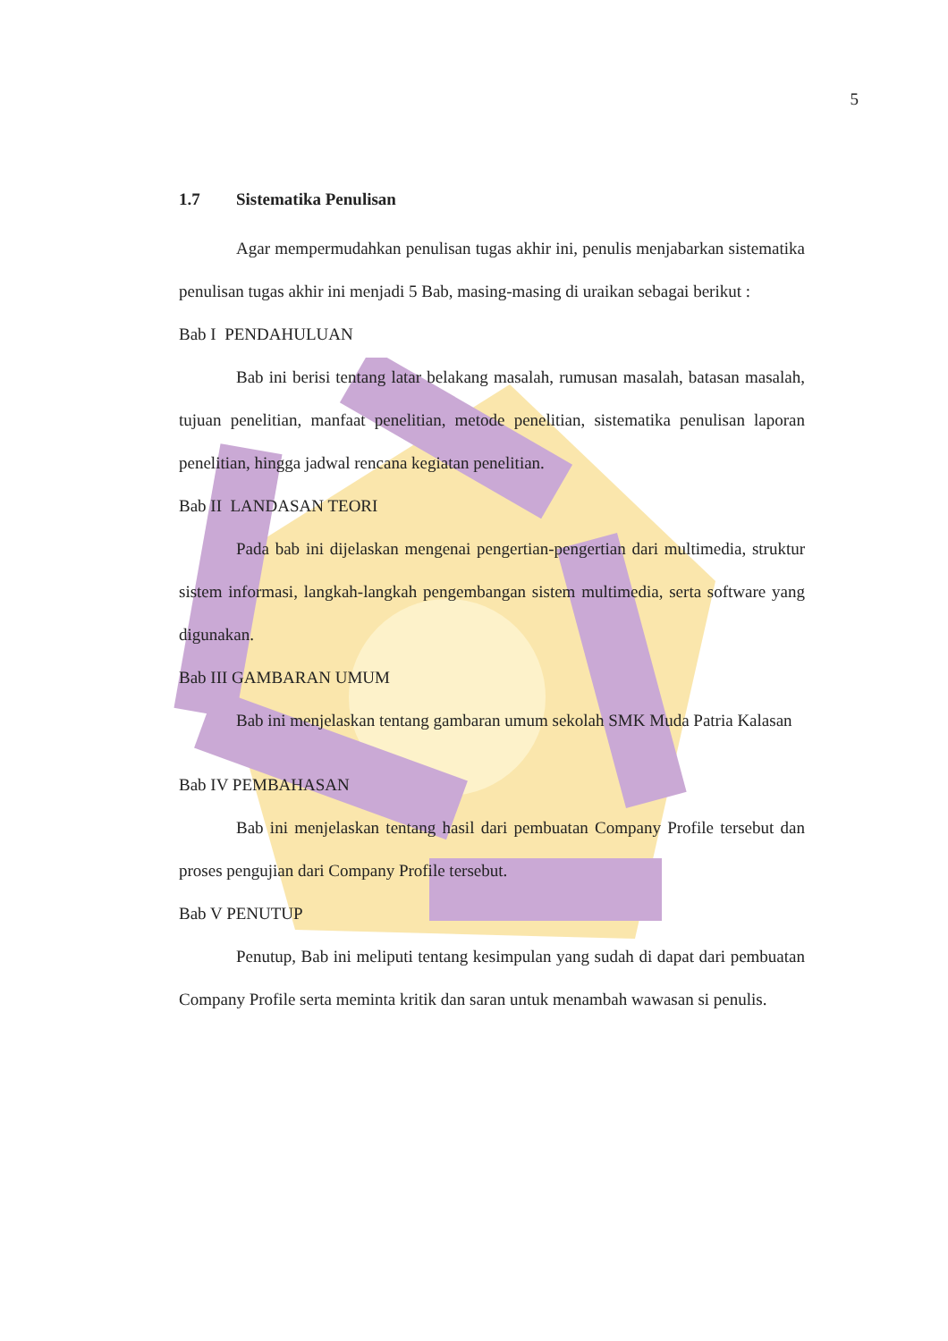5
1.7 Sistematika Penulisan
Agar mempermudahkan penulisan tugas akhir ini, penulis menjabarkan sistematika penulisan tugas akhir ini menjadi 5 Bab, masing-masing di uraikan sebagai berikut :
Bab I PENDAHULUAN
Bab ini berisi tentang latar belakang masalah, rumusan masalah, batasan masalah, tujuan penelitian, manfaat penelitian, metode penelitian, sistematika penulisan laporan penelitian, hingga jadwal rencana kegiatan penelitian.
Bab II LANDASAN TEORI
Pada bab ini dijelaskan mengenai pengertian-pengertian dari multimedia, struktur sistem informasi, langkah-langkah pengembangan sistem multimedia, serta software yang digunakan.
Bab III GAMBARAN UMUM
Bab ini menjelaskan tentang gambaran umum sekolah SMK Muda Patria Kalasan
Bab IV PEMBAHASAN
Bab ini menjelaskan tentang hasil dari pembuatan Company Profile tersebut dan proses pengujian dari Company Profile tersebut.
Bab V PENUTUP
Penutup, Bab ini meliputi tentang kesimpulan yang sudah di dapat dari pembuatan Company Profile serta meminta kritik dan saran untuk menambah wawasan si penulis.